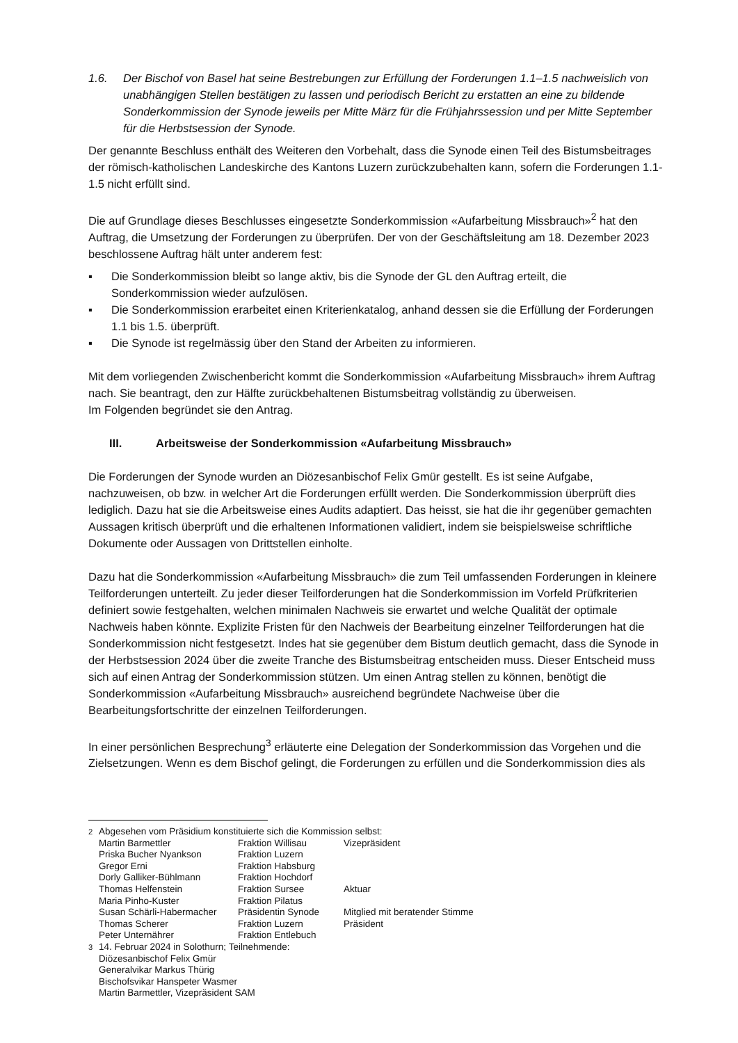1.6. Der Bischof von Basel hat seine Bestrebungen zur Erfüllung der Forderungen 1.1–1.5 nachweislich von unabhängigen Stellen bestätigen zu lassen und periodisch Bericht zu erstatten an eine zu bildende Sonderkommission der Synode jeweils per Mitte März für die Frühjahrssession und per Mitte September für die Herbstsession der Synode.
Der genannte Beschluss enthält des Weiteren den Vorbehalt, dass die Synode einen Teil des Bistumsbeitrages der römisch-katholischen Landeskirche des Kantons Luzern zurückzubehalten kann, sofern die Forderungen 1.1-1.5 nicht erfüllt sind.
Die auf Grundlage dieses Beschlusses eingesetzte Sonderkommission «Aufarbeitung Missbrauch»<sup>2</sup> hat den Auftrag, die Umsetzung der Forderungen zu überprüfen. Der von der Geschäftsleitung am 18. Dezember 2023 beschlossene Auftrag hält unter anderem fest:
▪ Die Sonderkommission bleibt so lange aktiv, bis die Synode der GL den Auftrag erteilt, die Sonderkommission wieder aufzulösen.
▪ Die Sonderkommission erarbeitet einen Kriterienkatalog, anhand dessen sie die Erfüllung der Forderungen 1.1 bis 1.5. überprüft.
▪ Die Synode ist regelmässig über den Stand der Arbeiten zu informieren.
Mit dem vorliegenden Zwischenbericht kommt die Sonderkommission «Aufarbeitung Missbrauch» ihrem Auftrag nach. Sie beantragt, den zur Hälfte zurückbehaltenen Bistumsbeitrag vollständig zu überweisen.
Im Folgenden begründet sie den Antrag.
III. Arbeitsweise der Sonderkommission «Aufarbeitung Missbrauch»
Die Forderungen der Synode wurden an Diözesanbischof Felix Gmür gestellt. Es ist seine Aufgabe, nachzuweisen, ob bzw. in welcher Art die Forderungen erfüllt werden. Die Sonderkommission überprüft dies lediglich. Dazu hat sie die Arbeitsweise eines Audits adaptiert. Das heisst, sie hat die ihr gegenüber gemachten Aussagen kritisch überprüft und die erhaltenen Informationen validiert, indem sie beispielsweise schriftliche Dokumente oder Aussagen von Drittstellen einholte.
Dazu hat die Sonderkommission «Aufarbeitung Missbrauch» die zum Teil umfassenden Forderungen in kleinere Teilforderungen unterteilt. Zu jeder dieser Teilforderungen hat die Sonderkommission im Vorfeld Prüfkriterien definiert sowie festgehalten, welchen minimalen Nachweis sie erwartet und welche Qualität der optimale Nachweis haben könnte. Explizite Fristen für den Nachweis der Bearbeitung einzelner Teilforderungen hat die Sonderkommission nicht festgesetzt. Indes hat sie gegenüber dem Bistum deutlich gemacht, dass die Synode in der Herbstsession 2024 über die zweite Tranche des Bistumsbeitrag entscheiden muss. Dieser Entscheid muss sich auf einen Antrag der Sonderkommission stützen. Um einen Antrag stellen zu können, benötigt die Sonderkommission «Aufarbeitung Missbrauch» ausreichend begründete Nachweise über die Bearbeitungsfortschritte der einzelnen Teilforderungen.
In einer persönlichen Besprechung<sup>3</sup> erläuterte eine Delegation der Sonderkommission das Vorgehen und die Zielsetzungen. Wenn es dem Bischof gelingt, die Forderungen zu erfüllen und die Sonderkommission dies als
<sup>2</sup> Abgesehen vom Präsidium konstituierte sich die Kommission selbst:
| Martin Barmettler | Fraktion Willisau | Vizepräsident |
| Priska Bucher Nyankson | Fraktion Luzern | |
| Gregor Erni | Fraktion Habsburg | |
| Dorly Galliker-Bühlmann | Fraktion Hochdorf | |
| Thomas Helfenstein | Fraktion Sursee | Aktuar |
| Maria Pinho-Kuster | Fraktion Pilatus | |
| Susan Schärli-Habermacher | Präsidentin Synode | Mitglied mit beratender Stimme |
| Thomas Scherer | Fraktion Luzern | Präsident |
| Peter Unternährer | Fraktion Entlebuch | |
<sup>3</sup> 14. Februar 2024 in Solothurn; Teilnehmende:
Diözesanbischof Felix Gmür
Generalvikar Markus Thürig
Bischofsvikar Hanspeter Wasmer
Martin Barmettler, Vizepräsident SAM